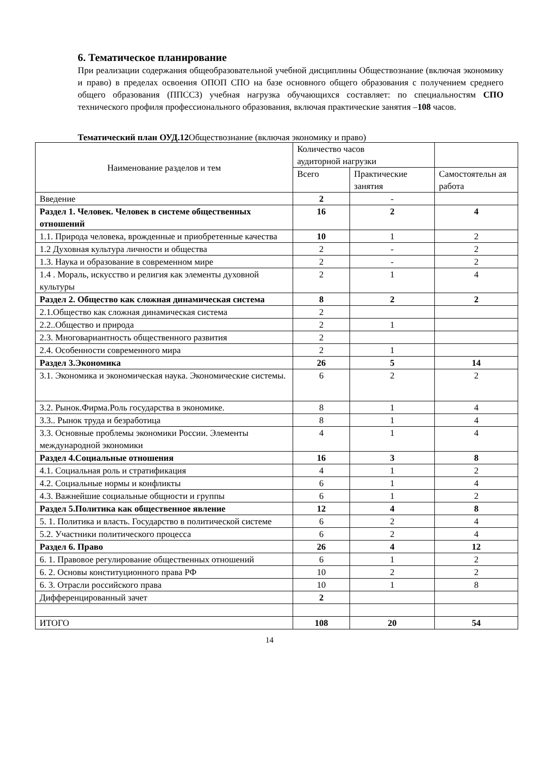6. Тематическое планирование
При реализации содержания общеобразовательной учебной дисциплины Обществознание (включая экономику и право) в пределах освоения ОПОП СПО на базе основного общего образования с получением среднего общего образования (ППССЗ) учебная нагрузка обучающихся составляет: по специальностям СПО технического профиля профессионального образования, включая практические занятия –108 часов.
Тематический план ОУД.12 Обществознание (включая экономику и право)
| Наименование разделов и тем | Количество часов аудиторной нагрузки | | |
| --- | --- | --- | --- |
| | Всего | Практические занятия | Самостоятельн ая работа |
| Введение | 2 | - | |
| Раздел 1. Человек. Человек в системе общественных отношений | 16 | 2 | 4 |
| 1.1. Природа человека, врожденные и приобретенные качества | 10 | 1 | 2 |
| 1.2 Духовная культура личности и общества | 2 | - | 2 |
| 1.3. Наука и образование в современном мире | 2 | - | 2 |
| 1.4 . Мораль, искусство и религия как элементы духовной культуры | 2 | 1 | 4 |
| Раздел 2. Общество как сложная динамическая система | 8 | 2 | 2 |
| 2.1.Общество как сложная динамическая система | 2 | | |
| 2.2..Общество и природа | 2 | 1 | |
| 2.3. Многовариантность общественного развития | 2 | | |
| 2.4. Особенности современного мира | 2 | 1 | |
| Раздел 3.Экономика | 26 | 5 | 14 |
| 3.1. Экономика и экономическая наука. Экономические системы. | 6 | 2 | 2 |
| 3.2. Рынок.Фирма.Роль государства в экономике. | 8 | 1 | 4 |
| 3.3.. Рынок труда и безработица | 8 | 1 | 4 |
| 3.3. Основные проблемы экономики России. Элементы международной экономики | 4 | 1 | 4 |
| Раздел 4.Социальные отношения | 16 | 3 | 8 |
| 4.1. Социальная роль и стратификация | 4 | 1 | 2 |
| 4.2. Социальные нормы и конфликты | 6 | 1 | 4 |
| 4.3. Важнейшие социальные общности и группы | 6 | 1 | 2 |
| Раздел 5.Политика как общественное явление | 12 | 4 | 8 |
| 5. 1. Политика и власть. Государство в политической системе | 6 | 2 | 4 |
| 5.2. Участники политического процесса | 6 | 2 | 4 |
| Раздел 6. Право | 26 | 4 | 12 |
| 6. 1. Правовое регулирование общественных отношений | 6 | 1 | 2 |
| 6. 2. Основы конституционного права РФ | 10 | 2 | 2 |
| 6. 3. Отрасли российского права | 10 | 1 | 8 |
| Дифференцированный зачет | 2 | | |
| ИТОГО | 108 | 20 | 54 |
14